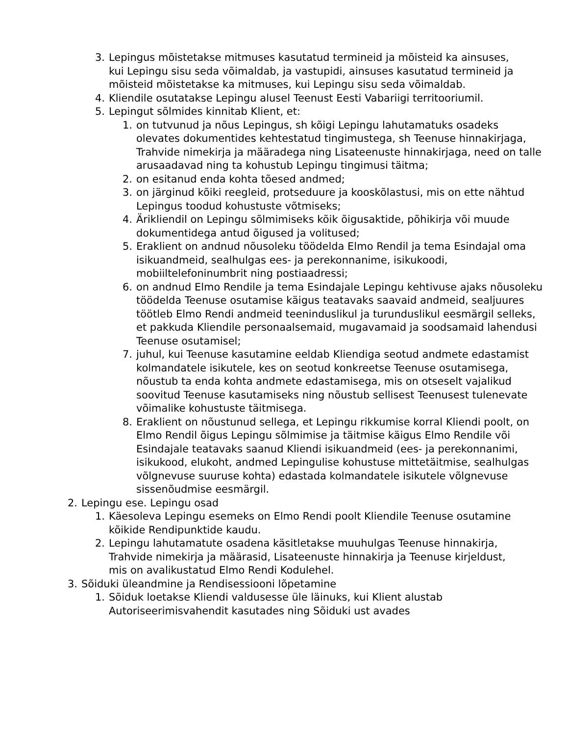3. Lepingus mõistetakse mitmuses kasutatud termineid ja mõisteid ka ainsuses, kui Lepingu sisu seda võimaldab, ja vastupidi, ainsuses kasutatud termineid ja mõisteid mõistetakse ka mitmuses, kui Lepingu sisu seda võimaldab.
4. Kliendile osutatakse Lepingu alusel Teenust Eesti Vabariigi territooriumil.
5. Lepingut sõlmides kinnitab Klient, et:
1. on tutvunud ja nõus Lepingus, sh kõigi Lepingu lahutamatuks osadeks olevates dokumentides kehtestatud tingimustega, sh Teenuse hinnakirjaga, Trahvide nimekirja ja määradega ning Lisateenuste hinnakirjaga, need on talle arusaadavad ning ta kohustub Lepingu tingimusi täitma;
2. on esitanud enda kohta tõesed andmed;
3. on järginud kõiki reegleid, protseduure ja kooskõlastusi, mis on ette nähtud Lepingus toodud kohustuste võtmiseks;
4. Ärikliendil on Lepingu sõlmimiseks kõik õigusaktide, põhikirja või muude dokumentidega antud õigused ja volitused;
5. Eraklient on andnud nõusoleku töödelda Elmo Rendil ja tema Esindajal oma isikuandmeid, sealhulgas ees- ja perekonnanime, isikukoodi, mobiiltelefoninumbrit ning postiaadressi;
6. on andnud Elmo Rendile ja tema Esindajale Lepingu kehtivuse ajaks nõusoleku töödelda Teenuse osutamise käigus teatavaks saavaid andmeid, sealjuures töötleb Elmo Rendi andmeid teeninduslikul ja turunduslikul eesmärgil selleks, et pakkuda Kliendile personaalsemaid, mugavamaid ja soodsamaid lahendusi Teenuse osutamisel;
7. juhul, kui Teenuse kasutamine eeldab Kliendiga seotud andmete edastamist kolmandatele isikutele, kes on seotud konkreetse Teenuse osutamisega, nõustub ta enda kohta andmete edastamisega, mis on otseselt vajalikud soovitud Teenuse kasutamiseks ning nõustub sellisest Teenusest tulenevate võimalike kohustuste täitmisega.
8. Eraklient on nõustunud sellega, et Lepingu rikkumise korral Kliendi poolt, on Elmo Rendil õigus Lepingu sõlmimise ja täitmise käigus Elmo Rendile või Esindajale teatavaks saanud Kliendi isikuandmeid (ees- ja perekonnanimi, isikukood, elukoht, andmed Lepingulise kohustuse mittetäitmise, sealhulgas võlgnevuse suuruse kohta) edastada kolmandatele isikutele võlgnevuse sissenõudmise eesmärgil.
2. Lepingu ese. Lepingu osad
1. Käesoleva Lepingu esemeks on Elmo Rendi poolt Kliendile Teenuse osutamine kõikide Rendipunktide kaudu.
2. Lepingu lahutamatute osadena käsitletakse muuhulgas Teenuse hinnakirja, Trahvide nimekirja ja määrasid, Lisateenuste hinnakirja ja Teenuse kirjeldust, mis on avalikustatud Elmo Rendi Kodulehel.
3. Sõiduki üleandmine ja Rendisessiooni lõpetamine
1. Sõiduk loetakse Kliendi valdusesse üle läinuks, kui Klient alustab Autoriseerimisvahendit kasutades ning Sõiduki ust avades